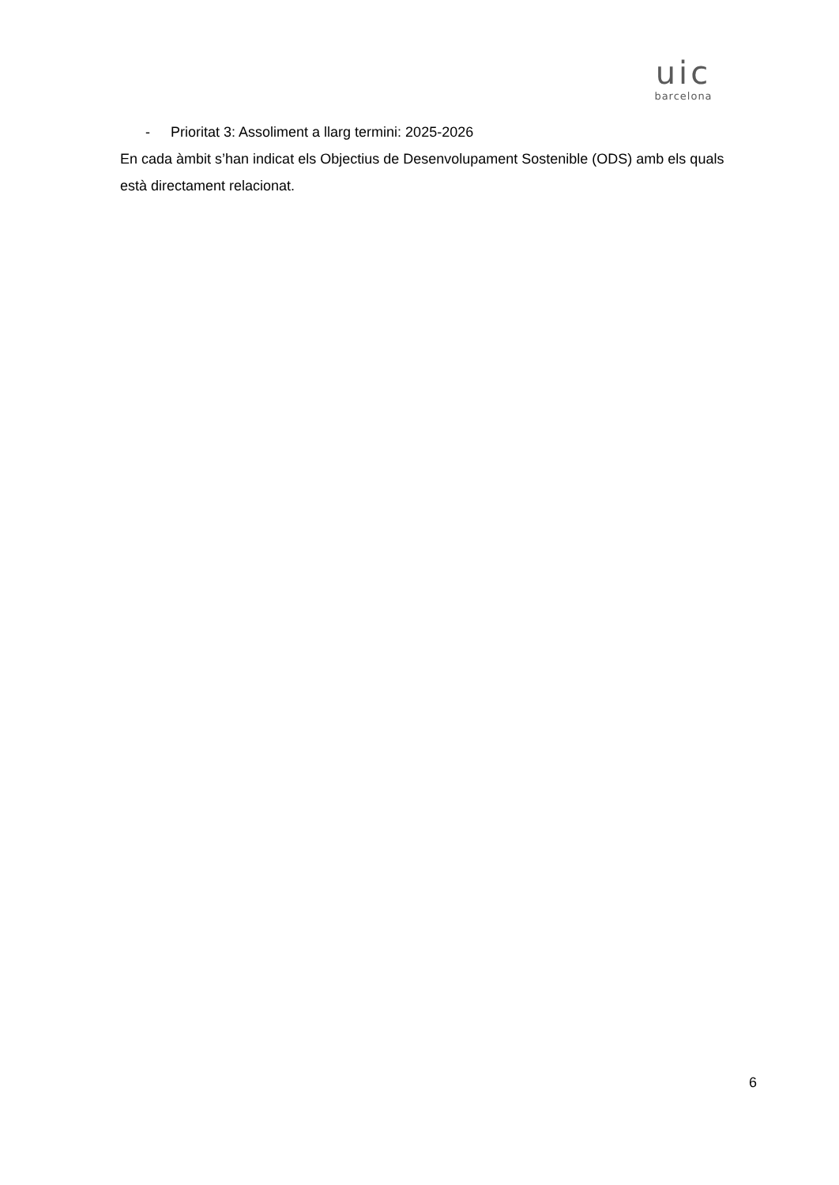uic
barcelona
- Prioritat 3: Assoliment a llarg termini: 2025-2026
En cada àmbit s’han indicat els Objectius de Desenvolupament Sostenible (ODS) amb els quals està directament relacionat.
6